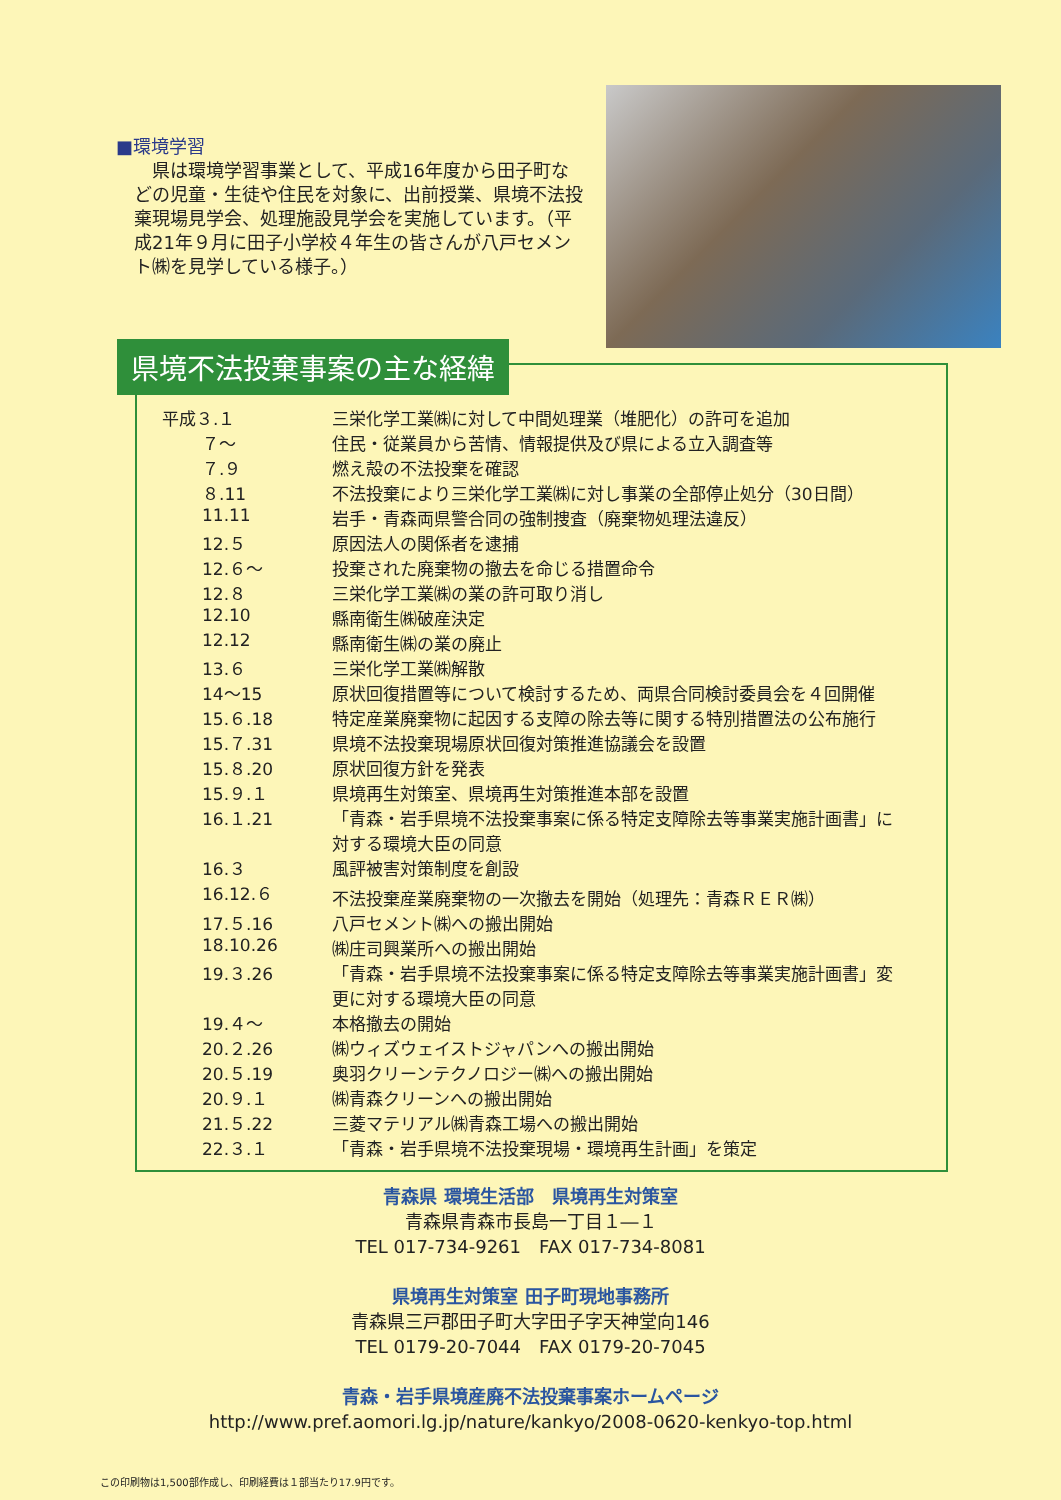■環境学習
県は環境学習事業として、平成16年度から田子町などの児童・生徒や住民を対象に、出前授業、県境不法投棄現場見学会、処理施設見学会を実施しています。（平成21年９月に田子小学校４年生の皆さんが八戸セメント㈱を見学している様子。）
県境不法投棄事案の主な経緯
| 平成３.１ | 三栄化学工業㈱に対して中間処理業（堆肥化）の許可を追加 |
| ７〜 | 住民・従業員から苦情、情報提供及び県による立入調査等 |
| ７.９ | 燃え殻の不法投棄を確認 |
| ８.11 | 不法投棄により三栄化学工業㈱に対し事業の全部停止処分（30日間） |
| 11.11 | 岩手・青森両県警合同の強制捜査（廃棄物処理法違反） |
| 12.５ | 原因法人の関係者を逮捕 |
| 12.６〜 | 投棄された廃棄物の撤去を命じる措置命令 |
| 12.８ | 三栄化学工業㈱の業の許可取り消し |
| 12.10 | 縣南衛生㈱破産決定 |
| 12.12 | 縣南衛生㈱の業の廃止 |
| 13.６ | 三栄化学工業㈱解散 |
| 14〜15 | 原状回復措置等について検討するため、両県合同検討委員会を４回開催 |
| 15.６.18 | 特定産業廃棄物に起因する支障の除去等に関する特別措置法の公布施行 |
| 15.７.31 | 県境不法投棄現場原状回復対策推進協議会を設置 |
| 15.８.20 | 原状回復方針を発表 |
| 15.９.１ | 県境再生対策室、県境再生対策推進本部を設置 |
| 16.１.21 | 「青森・岩手県境不法投棄事案に係る特定支障除去等事業実施計画書」に 対する環境大臣の同意 |
| 16.３ | 風評被害対策制度を創設 |
| 16.12.６ | 不法投棄産業廃棄物の一次撤去を開始（処理先：青森ＲＥＲ㈱） |
| 17.５.16 | 八戸セメント㈱への搬出開始 |
| 18.10.26 | ㈱庄司興業所への搬出開始 |
| 19.３.26 | 「青森・岩手県境不法投棄事案に係る特定支障除去等事業実施計画書」変 更に対する環境大臣の同意 |
| 19.４〜 | 本格撤去の開始 |
| 20.２.26 | ㈱ウィズウェイストジャパンへの搬出開始 |
| 20.５.19 | 奥羽クリーンテクノロジー㈱への搬出開始 |
| 20.９.１ | ㈱青森クリーンへの搬出開始 |
| 21.５.22 | 三菱マテリアル㈱青森工場への搬出開始 |
| 22.３.１ | 「青森・岩手県境不法投棄現場・環境再生計画」を策定 |
青森県 環境生活部　県境再生対策室
青森県青森市長島一丁目１―１
TEL 017-734-9261　FAX 017-734-8081
県境再生対策室 田子町現地事務所
青森県三戸郡田子町大字田子字天神堂向146
TEL 0179-20-7044　FAX 0179-20-7045
青森・岩手県境産廃不法投棄事案ホームページ
http://www.pref.aomori.lg.jp/nature/kankyo/2008-0620-kenkyo-top.html
この印刷物は1,500部作成し、印刷経費は１部当たり17.9円です。